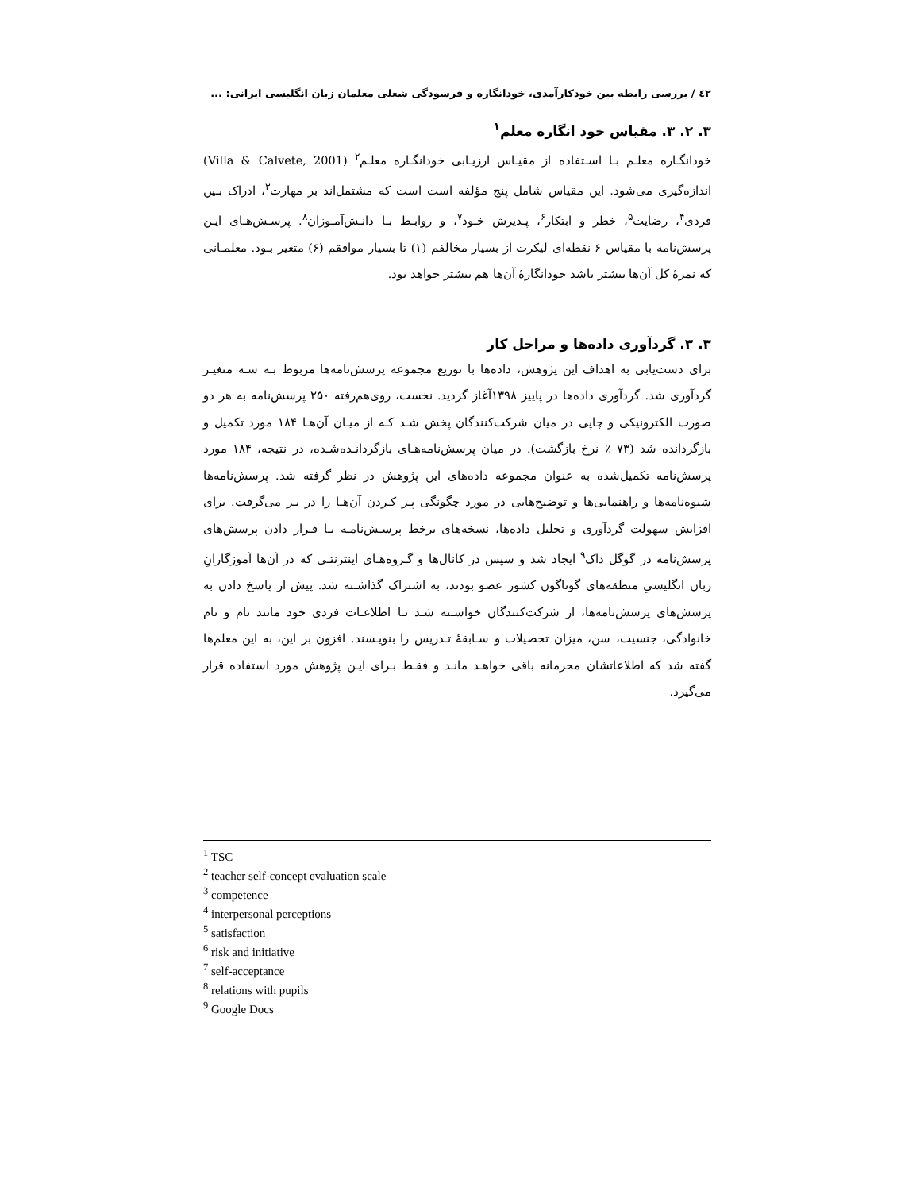٤٢ / بررسی رابطه بین خودکارآمدی، خودانگاره و فرسودگی شغلی معلمان زبان انگلیسی ایرانی: ...
۳. ۲. ۳. مقیاس خود انگاره معلم<sup>۱</sup>
خودانگـاره معلـم بـا اسـتفاده از مقیـاس ارزیـابی خودانگـاره معلـم<sup>۲</sup> (Villa & Calvete, 2001) اندازه‌گیری می‌شود. این مقیاس شامل پنج مؤلفه است است که مشتمل‌اند بر مهارت<sup>۳</sup>، ادراک بـین فردی<sup>۴</sup>، رضایت<sup>۵</sup>، خطر و ابتکار<sup>۶</sup>، پـذیرش خـود<sup>۷</sup>، و روابـط بـا دانـش‌آمـوزان<sup>۸</sup>. پرسـش‌هـای ایـن پرسش‌نامه با مقیاس ۶ نقطه‌ای لیکرت از بسیار مخالفم (۱) تا بسیار موافقم (۶) متغیر بـود. معلمـانی که نمرهٔ کل آن‌ها بیشتر باشد خودانگارهٔ آن‌ها هم بیشتر خواهد بود.
۳. ۳. گردآوری داده‌ها و مراحل کار
برای دست‌یابی به اهداف این پژوهش، داده‌ها با توزیع مجموعه پرسش‌نامه‌ها مربوط بـه سـه متغیـر گردآوری شد. گردآوری داده‌ها در پاییز ۱۳۹۸آغاز گردید. نخست، روی‌هم‌رفته ۲۵۰ پرسش‌نامه به هر دو صورت الکترونیکی و چاپی در میان شرکت‌کنندگان پخش شـد کـه از میـان آن‌هـا ۱۸۴ مورد تکمیل و بازگردانده شد (۷۳ ٪ نرخ بازگشت). در میان پرسش‌نامه‌هـای بازگردانـده‌شـده، در نتیجه، ۱۸۴ مورد پرسش‌نامه تکمیل‌شده به عنوان مجموعه داده‌های این پژوهش در نظر گرفته شد. پرسش‌نامه‌ها شیوه‌نامه‌ها و راهنمایی‌ها و توضیح‌هایی در مورد چگونگی پـر کـردن آن‌هـا را در بـر می‌گرفت. برای افزایش سهولت گردآوری و تحلیل داده‌ها، نسخه‌های برخط پرسـش‌نامـه بـا قـرار دادن پرسش‌های پرسش‌نامه در گوگل داک<sup>۹</sup> ایجاد شد و سپس در کانال‌ها و گـروه‌هـای اینترنتـی که در آن‌ها آموزگارانِ زبان انگلیسیِ منطقه‌های گوناگون کشور عضو بودند، به اشتراک گذاشـته شد. پیش از پاسخ دادن به پرسش‌های پرسش‌نامه‌ها، از شرکت‌کنندگان خواسـته شـد تـا اطلاعـات فردی خود مانند نام و نام خانوادگی، جنسیت، سن، میزان تحصیلات و سـابقهٔ تـدریس را بنویـسند. افزون بر این، به این معلم‌ها گفته شد که اطلاعاتشان محرمانه باقی خواهـد مانـد و فقـط بـرای ایـن پژوهش مورد استفاده قرار می‌گیرد.
<sup>1</sup> TSC
<sup>2</sup> teacher self-concept evaluation scale
<sup>3</sup> competence
<sup>4</sup> interpersonal perceptions
<sup>5</sup> satisfaction
<sup>6</sup> risk and initiative
<sup>7</sup> self-acceptance
<sup>8</sup> relations with pupils
<sup>9</sup> Google Docs